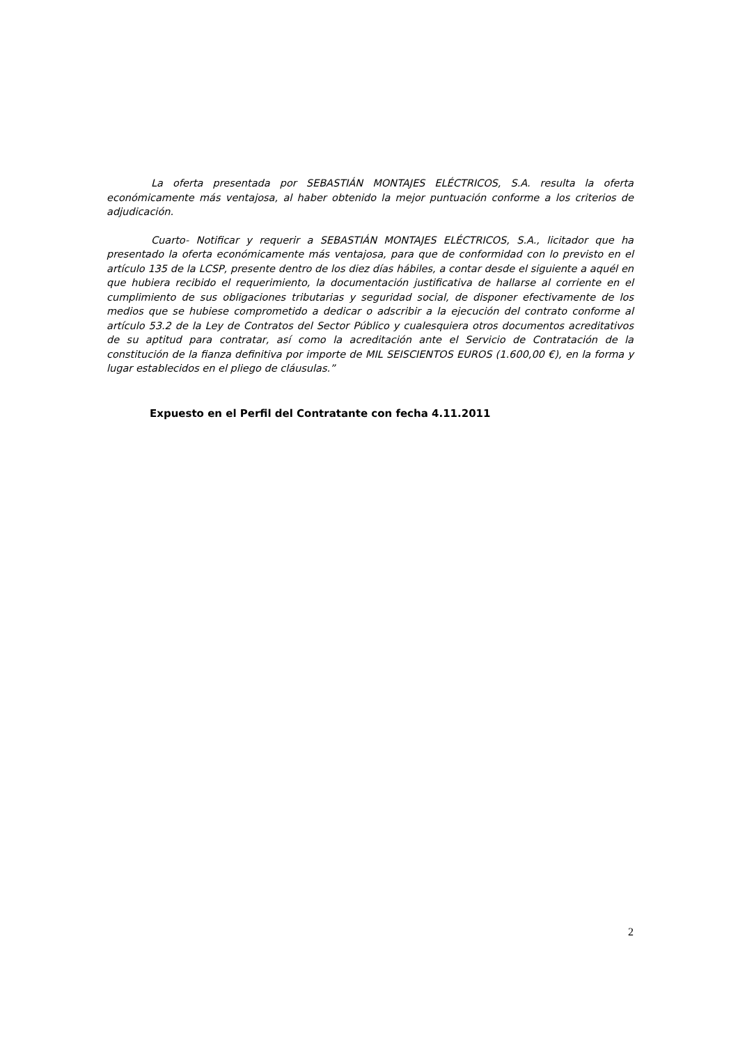La oferta presentada por SEBASTIÁN MONTAJES ELÉCTRICOS, S.A. resulta la oferta económicamente más ventajosa, al haber obtenido la mejor puntuación conforme a los criterios de adjudicación.
Cuarto- Notificar y requerir a SEBASTIÁN MONTAJES ELÉCTRICOS, S.A., licitador que ha presentado la oferta económicamente más ventajosa, para que de conformidad con lo previsto en el artículo 135 de la LCSP, presente dentro de los diez días hábiles, a contar desde el siguiente a aquél en que hubiera recibido el requerimiento, la documentación justificativa de hallarse al corriente en el cumplimiento de sus obligaciones tributarias y seguridad social, de disponer efectivamente de los medios que se hubiese comprometido a dedicar o adscribir a la ejecución del contrato conforme al artículo 53.2 de la Ley de Contratos del Sector Público y cualesquiera otros documentos acreditativos de su aptitud para contratar, así como la acreditación ante el Servicio de Contratación de la constitución de la fianza definitiva por importe de MIL SEISCIENTOS EUROS (1.600,00 €), en la forma y lugar establecidos en el pliego de cláusulas.”
Expuesto en el Perfil del Contratante con fecha 4.11.2011
2